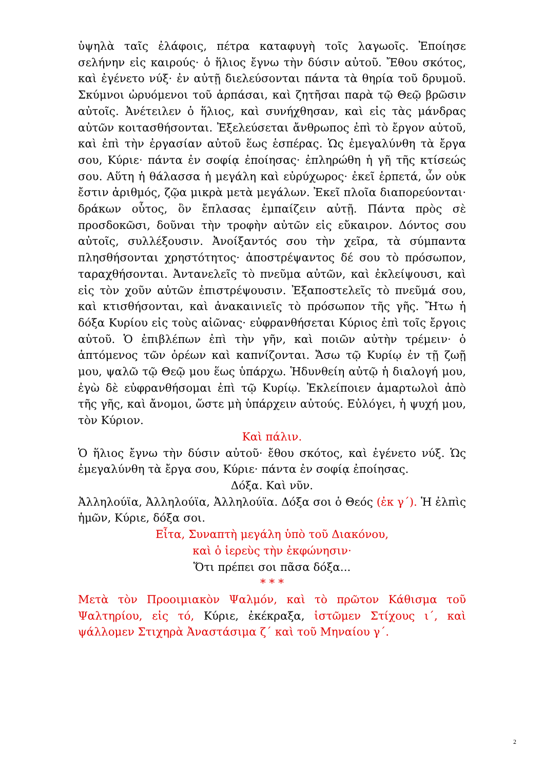ὑψηλὰ ταῖς ἐλάφοις, πέτρα καταφυγὴ τοῖς λαγωοῖς. Ἐποίησε σελήνην εἰς καιρούς· ὁ ἥλιος ἔγνω τὴν δύσιν αὐτοῦ. Ἔθου σκότος, καὶ ἐγένετο νύξ· ἐν αὐτῇ διελεύσονται πάντα τὰ θηρία τοῦ δρυμοῦ. Σκύμνοι ὠρυόμενοι τοῦ ἁρπάσαι, καὶ ζητῆσαι παρὰ τῷ Θεῷ βρῶσιν αὐτοῖς. Ἀνέτειλεν ὁ ἥλιος, καὶ συνήχθησαν, καὶ εἰς τὰς μάνδρας αὐτῶν κοιτασθήσονται. Ἐξελεύσεται ἄνθρωπος ἐπὶ τὸ ἔργον αὐτοῦ, καὶ ἐπὶ τὴν ἐργασίαν αὐτοῦ ἕως ἑσπέρας. Ὡς ἐμεγαλύνθη τὰ ἔργα σου, Κύριε· πάντα ἐν σοφίᾳ ἐποίησας· ἐπληρώθη ἡ γῆ τῆς κτίσεώς σου. Αὕτη ἡ θάλασσα ἡ μεγάλη καὶ εὐρύχωρος· ἐκεῖ ἑρπετά, ὧν οὐκ ἔστιν ἀριθμός, ζῷα μικρὰ μετὰ μεγάλων. Ἐκεῖ πλοῖα διαπορεύονται· δράκων οὗτος, ὃν ἔπλασας ἐμπαίζειν αὐτῇ. Πάντα πρὸς σὲ προσδοκῶσι, δοῦναι τὴν τροφὴν αὐτῶν εἰς εὔκαιρον. Δόντος σου αὐτοῖς, συλλέξουσιν. Ἀνοίξαντός σου τὴν χεῖρα, τὰ σύμπαντα πλησθήσονται χρηστότητος· ἀποστρέψαντος δέ σου τὸ πρόσωπον, ταραχθήσονται. Ἀντανελεῖς τὸ πνεῦμα αὐτῶν, καὶ ἐκλείψουσι, καὶ εἰς τὸν χοῦν αὐτῶν ἐπιστρέψουσιν. Ἐξαποστελεῖς τὸ πνεῦμά σου, καὶ κτισθήσονται, καὶ ἀνακαινιεῖς τὸ πρόσωπον τῆς γῆς. Ἤτω ἡ δόξα Κυρίου εἰς τοὺς αἰῶνας· εὐφρανθήσεται Κύριος ἐπὶ τοῖς ἔργοις αὐτοῦ. Ὁ ἐπιβλέπων ἐπὶ τὴν γῆν, καὶ ποιῶν αὐτὴν τρέμειν· ὁ ἁπτόμενος τῶν ὀρέων καὶ καπνίζονται. Ἄσω τῷ Κυρίῳ ἐν τῇ ζωῇ μου, ψαλῶ τῷ Θεῷ μου ἕως ὑπάρχω. Ἡδυνθείη αὐτῷ ἡ διαλογή μου, ἐγὼ δὲ εὐφρανθήσομαι ἐπὶ τῷ Κυρίῳ. Ἐκλείποιεν ἁμαρτωλοὶ ἀπὸ τῆς γῆς, καὶ ἄνομοι, ὥστε μὴ ὑπάρχειν αὐτούς. Εὐλόγει, ἡ ψυχή μου, τὸν Κύριον.
Καὶ πάλιν.
Ὁ ἥλιος ἔγνω τὴν δύσιν αὐτοῦ· ἔθου σκότος, καὶ ἐγένετο νύξ. Ὡς ἐμεγαλύνθη τὰ ἔργα σου, Κύριε· πάντα ἐν σοφίᾳ ἐποίησας.
Δόξα. Καὶ νῦν.
Ἀλληλούϊα, Ἀλληλούϊα, Ἀλληλούϊα. Δόξα σοι ὁ Θεός (ἐκ γ΄). Ἡ ἐλπὶς ἡμῶν, Κύριε, δόξα σοι.
Εἶτα, Συναπτὴ μεγάλη ὑπὸ τοῦ Διακόνου,
καὶ ὁ ἱερεὺς τὴν ἐκφώνησιν·
Ὅτι πρέπει σοι πᾶσα δόξα...
* * *
Μετὰ τὸν Προοιμιακὸν Ψαλμόν, καὶ τὸ πρῶτον Κάθισμα τοῦ Ψαλτηρίου, εἰς τό, Κύριε, ἐκέκραξα, ἱστῶμεν Στίχους ι΄, καὶ ψάλλομεν Στιχηρὰ Ἀναστάσιμα ζ΄ καὶ τοῦ Μηναίου γ΄.
2